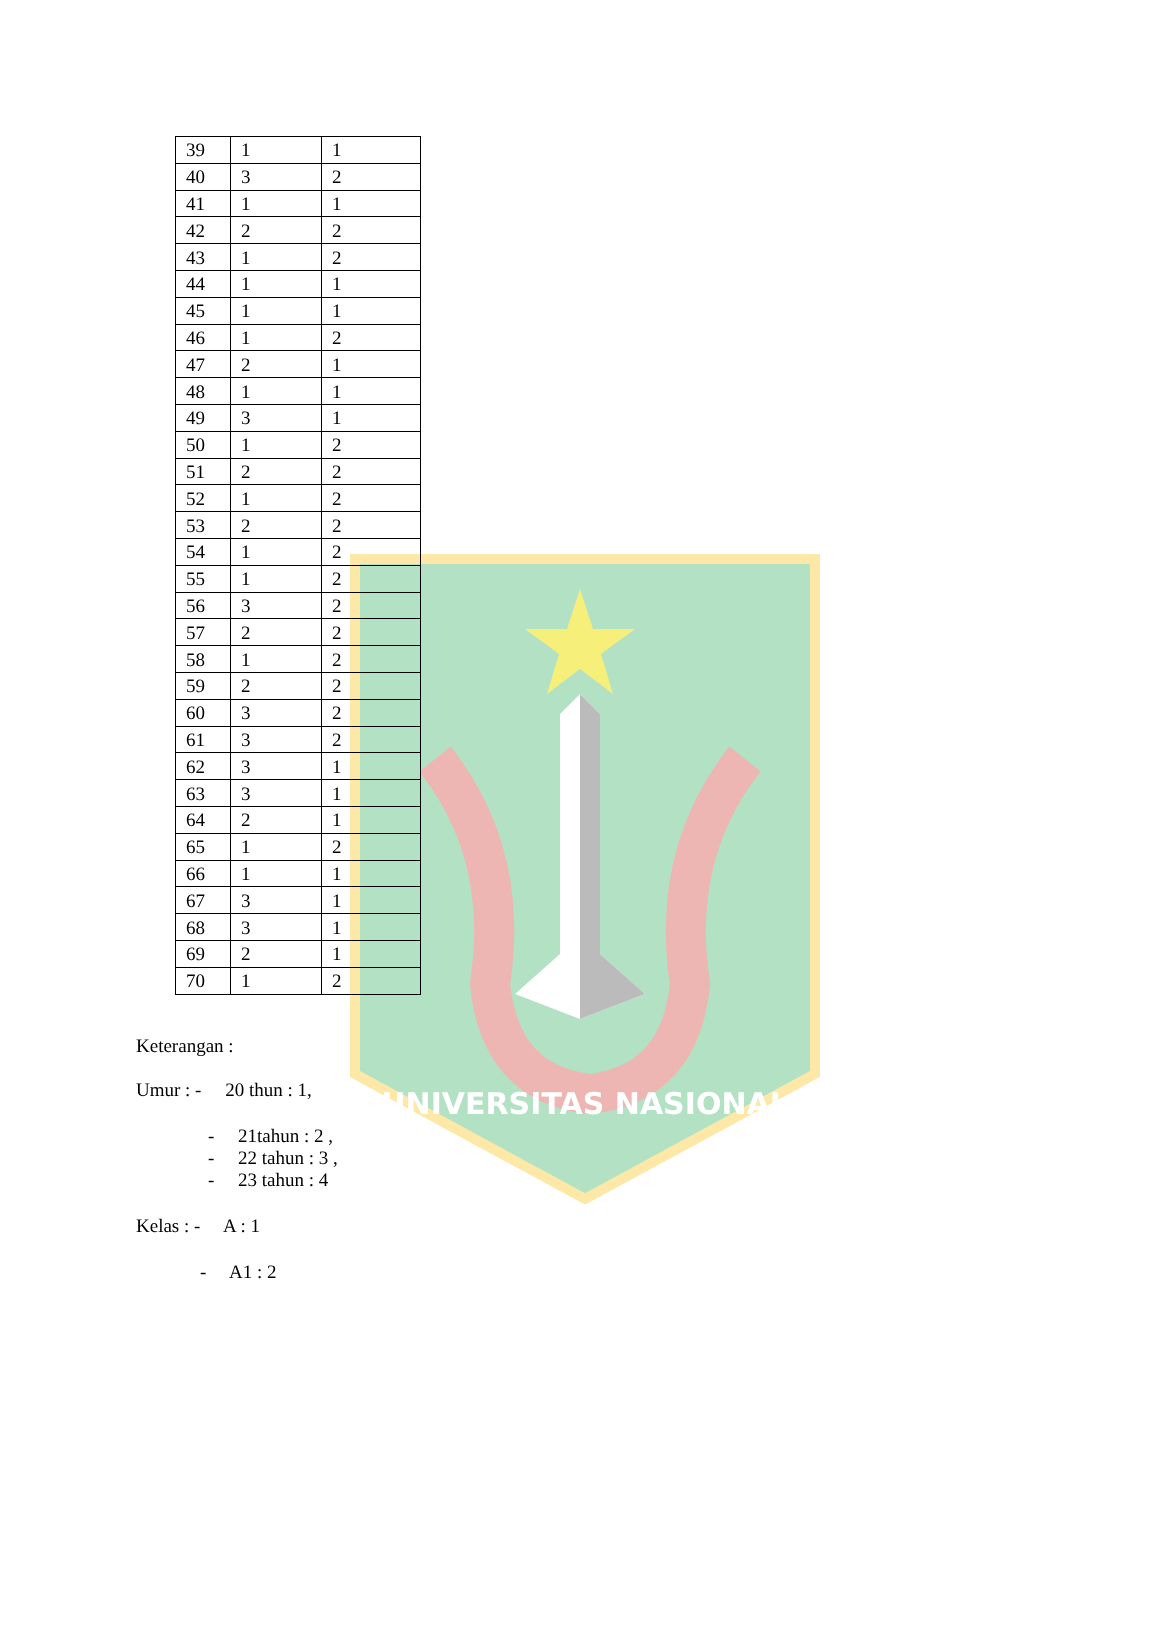UNIVERSITAS NASIONAL
| 39 | 1 | 1 |
| 40 | 3 | 2 |
| 41 | 1 | 1 |
| 42 | 2 | 2 |
| 43 | 1 | 2 |
| 44 | 1 | 1 |
| 45 | 1 | 1 |
| 46 | 1 | 2 |
| 47 | 2 | 1 |
| 48 | 1 | 1 |
| 49 | 3 | 1 |
| 50 | 1 | 2 |
| 51 | 2 | 2 |
| 52 | 1 | 2 |
| 53 | 2 | 2 |
| 54 | 1 | 2 |
| 55 | 1 | 2 |
| 56 | 3 | 2 |
| 57 | 2 | 2 |
| 58 | 1 | 2 |
| 59 | 2 | 2 |
| 60 | 3 | 2 |
| 61 | 3 | 2 |
| 62 | 3 | 1 |
| 63 | 3 | 1 |
| 64 | 2 | 1 |
| 65 | 1 | 2 |
| 66 | 1 | 1 |
| 67 | 3 | 1 |
| 68 | 3 | 1 |
| 69 | 2 | 1 |
| 70 | 1 | 2 |
Keterangan :
Umur : - 20 thun : 1,
- 21tahun : 2 ,
- 22 tahun : 3 ,
- 23 tahun : 4
Kelas : - A : 1
- A1 : 2